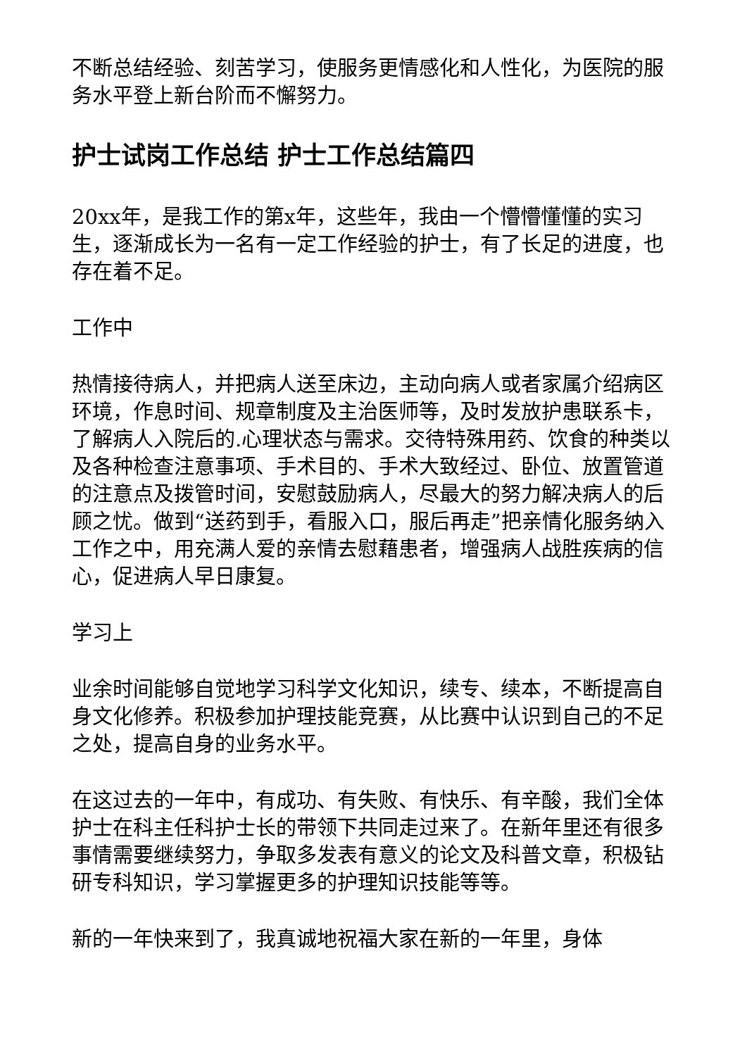不断总结经验、刻苦学习，使服务更情感化和人性化，为医院的服务水平登上新台阶而不懈努力。
护士试岗工作总结 护士工作总结篇四
20xx年，是我工作的第x年，这些年，我由一个懵懵懂懂的实习生，逐渐成长为一名有一定工作经验的护士，有了长足的进度，也存在着不足。
工作中
热情接待病人，并把病人送至床边，主动向病人或者家属介绍病区环境，作息时间、规章制度及主治医师等，及时发放护患联系卡，了解病人入院后的.心理状态与需求。交待特殊用药、饮食的种类以及各种检查注意事项、手术目的、手术大致经过、卧位、放置管道的注意点及拨管时间，安慰鼓励病人，尽最大的努力解决病人的后顾之忧。做到“送药到手，看服入口，服后再走”把亲情化服务纳入工作之中，用充满人爱的亲情去慰藉患者，增强病人战胜疾病的信心，促进病人早日康复。
学习上
业余时间能够自觉地学习科学文化知识，续专、续本，不断提高自身文化修养。积极参加护理技能竞赛，从比赛中认识到自己的不足之处，提高自身的业务水平。
在这过去的一年中，有成功、有失败、有快乐、有辛酸，我们全体护士在科主任科护士长的带领下共同走过来了。在新年里还有很多事情需要继续努力，争取多发表有意义的论文及科普文章，积极钻研专科知识，学习掌握更多的护理知识技能等等。
新的一年快来到了，我真诚地祝福大家在新的一年里，身体